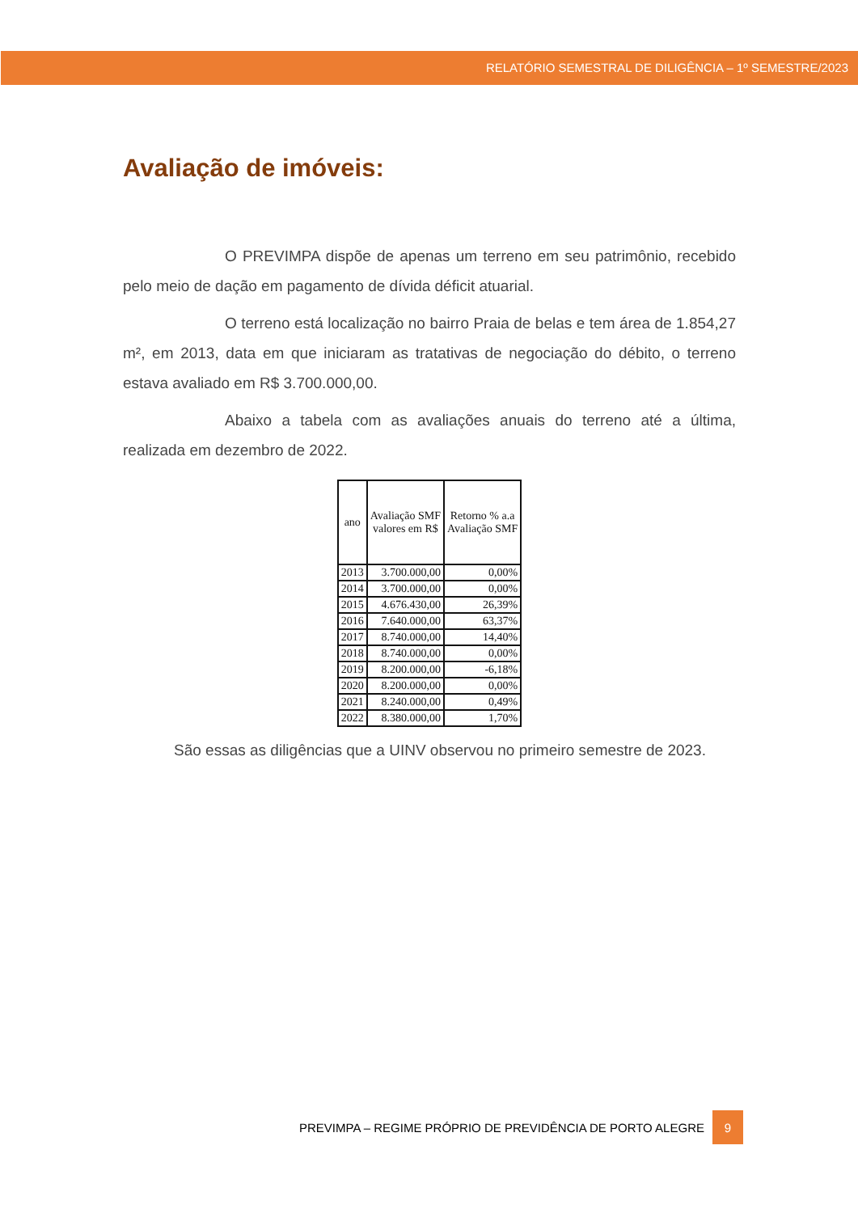RELATÓRIO SEMESTRAL DE DILIGÊNCIA – 1º SEMESTRE/2023
Avaliação de imóveis:
O PREVIMPA dispõe de apenas um terreno em seu patrimônio, recebido pelo meio de dação em pagamento de dívida déficit atuarial.
O terreno está localização no bairro Praia de belas e tem área de 1.854,27 m², em 2013, data em que iniciaram as tratativas de negociação do débito, o terreno estava avaliado em R$ 3.700.000,00.
Abaixo a tabela com as avaliações anuais do terreno até a última, realizada em dezembro de 2022.
| ano | Avaliação SMF valores em R$ | Retorno % a.a Avaliação SMF |
| --- | --- | --- |
| 2013 | 3.700.000,00 | 0,00% |
| 2014 | 3.700.000,00 | 0,00% |
| 2015 | 4.676.430,00 | 26,39% |
| 2016 | 7.640.000,00 | 63,37% |
| 2017 | 8.740.000,00 | 14,40% |
| 2018 | 8.740.000,00 | 0,00% |
| 2019 | 8.200.000,00 | -6,18% |
| 2020 | 8.200.000,00 | 0,00% |
| 2021 | 8.240.000,00 | 0,49% |
| 2022 | 8.380.000,00 | 1,70% |
São essas as diligências que a UINV observou no primeiro semestre de 2023.
PREVIMPA – REGIME PRÓPRIO DE PREVIDÊNCIA DE PORTO ALEGRE 9